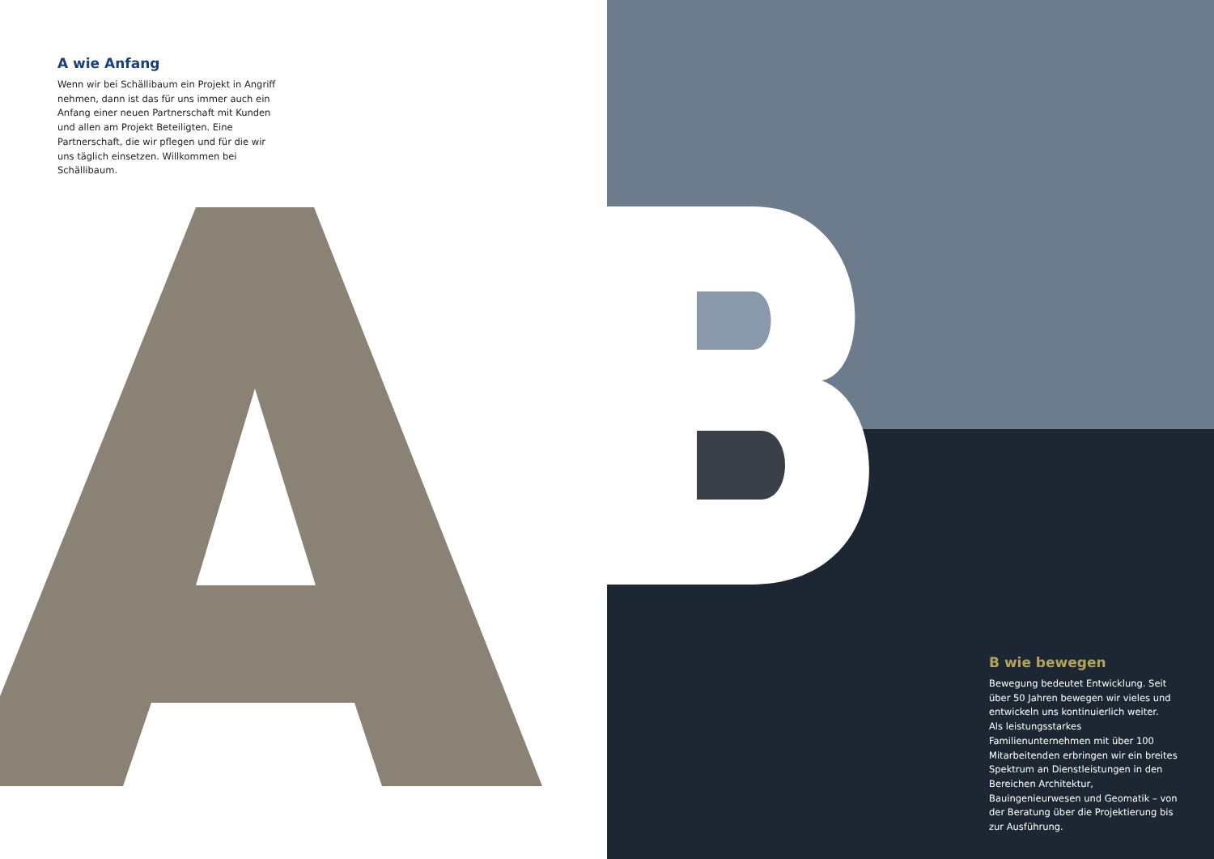A wie Anfang
Wenn wir bei Schällibaum ein Projekt in Angriff nehmen, dann ist das für uns immer auch ein Anfang einer neuen Partnerschaft mit Kunden und allen am Projekt Beteiligten. Eine Partnerschaft, die wir pflegen und für die wir uns täglich einsetzen. Willkommen bei Schällibaum.
B wie bewegen
Bewegung bedeutet Entwicklung. Seit über 50 Jahren bewegen wir vieles und entwickeln uns kontinuierlich weiter.
Als leistungsstarkes Familienunternehmen mit über 100 Mitarbeitenden erbringen wir ein breites Spektrum an Dienstleistungen in den Bereichen Architektur, Bauingenieurwesen und Geomatik – von der Beratung über die Projektierung bis zur Ausführung.